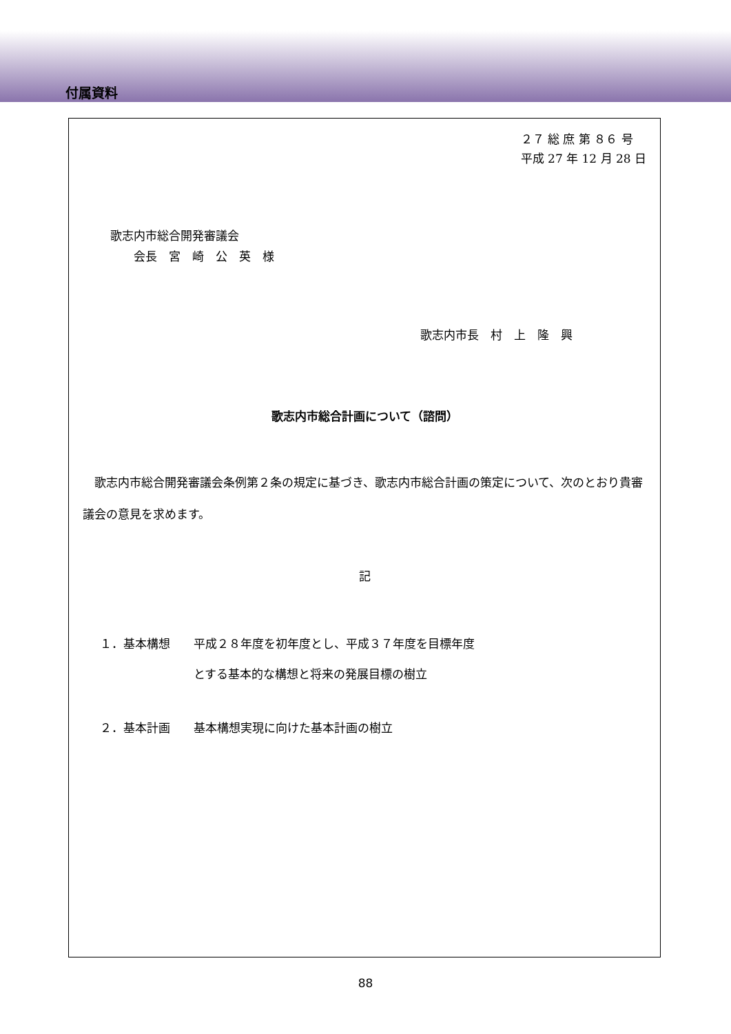付属資料
２７ 総 庶 第 ８６ 号
平成 27 年 12 月 28 日
歌志内市総合開発審議会
  会長　宮　崎　公　英　様
歌志内市長　村　上　隆　興
歌志内市総合計画について（諮問）
　歌志内市総合開発審議会条例第２条の規定に基づき、歌志内市総合計画の策定について、次のとおり貴審議会の意見を求めます。
記
１．基本構想　　平成２８年度を初年度とし、平成３７年度を目標年度
　　　　　　　　とする基本的な構想と将来の発展目標の樹立
２．基本計画　　基本構想実現に向けた基本計画の樹立
88